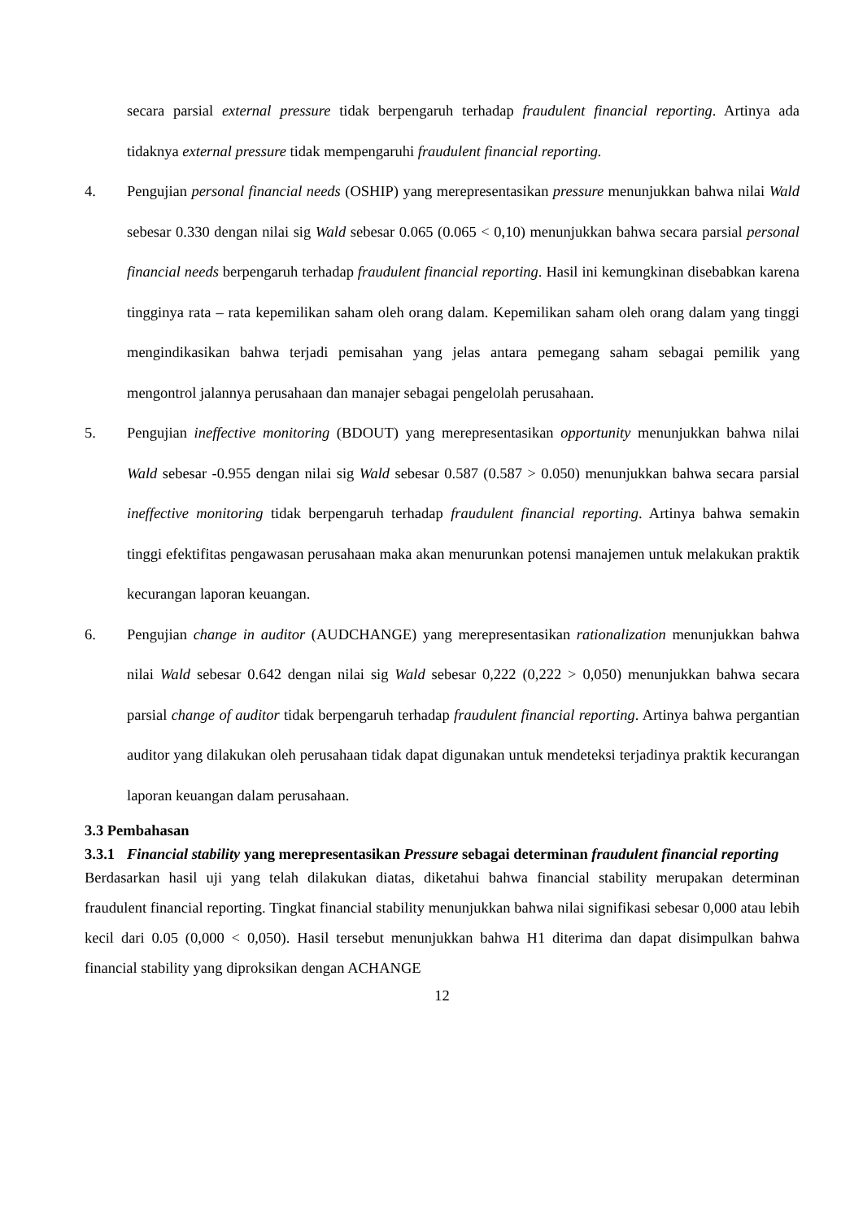secara parsial external pressure tidak berpengaruh terhadap fraudulent financial reporting. Artinya ada tidaknya external pressure tidak mempengaruhi fraudulent financial reporting.
4. Pengujian personal financial needs (OSHIP) yang merepresentasikan pressure menunjukkan bahwa nilai Wald sebesar 0.330 dengan nilai sig Wald sebesar 0.065 (0.065 < 0,10) menunjukkan bahwa secara parsial personal financial needs berpengaruh terhadap fraudulent financial reporting. Hasil ini kemungkinan disebabkan karena tingginya rata – rata kepemilikan saham oleh orang dalam. Kepemilikan saham oleh orang dalam yang tinggi mengindikasikan bahwa terjadi pemisahan yang jelas antara pemegang saham sebagai pemilik yang mengontrol jalannya perusahaan dan manajer sebagai pengelolah perusahaan.
5. Pengujian ineffective monitoring (BDOUT) yang merepresentasikan opportunity menunjukkan bahwa nilai Wald sebesar -0.955 dengan nilai sig Wald sebesar 0.587 (0.587 > 0.050) menunjukkan bahwa secara parsial ineffective monitoring tidak berpengaruh terhadap fraudulent financial reporting. Artinya bahwa semakin tinggi efektifitas pengawasan perusahaan maka akan menurunkan potensi manajemen untuk melakukan praktik kecurangan laporan keuangan.
6. Pengujian change in auditor (AUDCHANGE) yang merepresentasikan rationalization menunjukkan bahwa nilai Wald sebesar 0.642 dengan nilai sig Wald sebesar 0,222 (0,222 > 0,050) menunjukkan bahwa secara parsial change of auditor tidak berpengaruh terhadap fraudulent financial reporting. Artinya bahwa pergantian auditor yang dilakukan oleh perusahaan tidak dapat digunakan untuk mendeteksi terjadinya praktik kecurangan laporan keuangan dalam perusahaan.
3.3 Pembahasan
3.3.1 Financial stability yang merepresentasikan Pressure sebagai determinan fraudulent financial reporting
Berdasarkan hasil uji yang telah dilakukan diatas, diketahui bahwa financial stability merupakan determinan fraudulent financial reporting. Tingkat financial stability menunjukkan bahwa nilai signifikasi sebesar 0,000 atau lebih kecil dari 0.05 (0,000 < 0,050). Hasil tersebut menunjukkan bahwa H1 diterima dan dapat disimpulkan bahwa financial stability yang diproksikan dengan ACHANGE
12